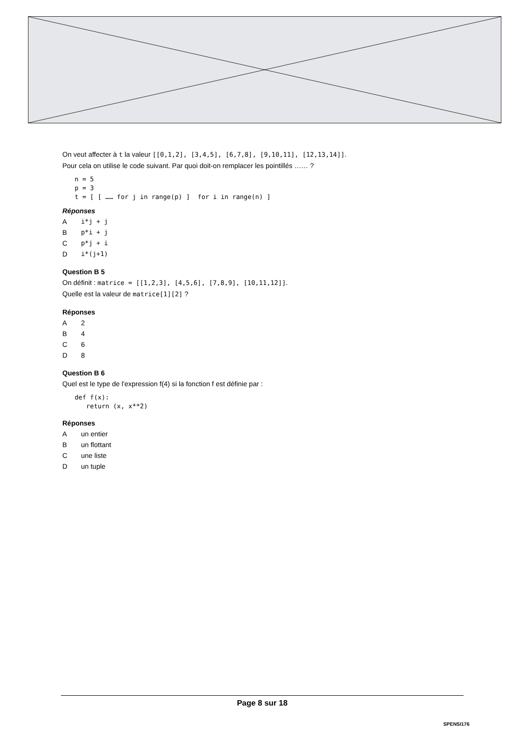On veut affecter à t la valeur [[0,1,2], [3,4,5], [6,7,8], [9,10,11], [12,13,14]].
Pour cela on utilise le code suivant. Par quoi doit-on remplacer les pointillés …… ?
n = 5
p = 3
t = [ [ …… for j in range(p) ]  for i in range(n) ]
Réponses
Ai*j + j
Bp*i + j
Cp*j + i
Di*(j+1)
Question B 5
On définit : matrice = [[1,2,3], [4,5,6], [7,8,9], [10,11,12]].
Quelle est la valeur de matrice[1][2] ?
Réponses
A 2
B 4
C 6
D 8
Question B 6
Quel est le type de l'expression f(4) si la fonction f est définie par :
def f(x):
   return (x, x**2)
Réponses
Aun entier
Bun flottant
Cune liste
Dun tuple
Page 8 sur 18
SPENSI176